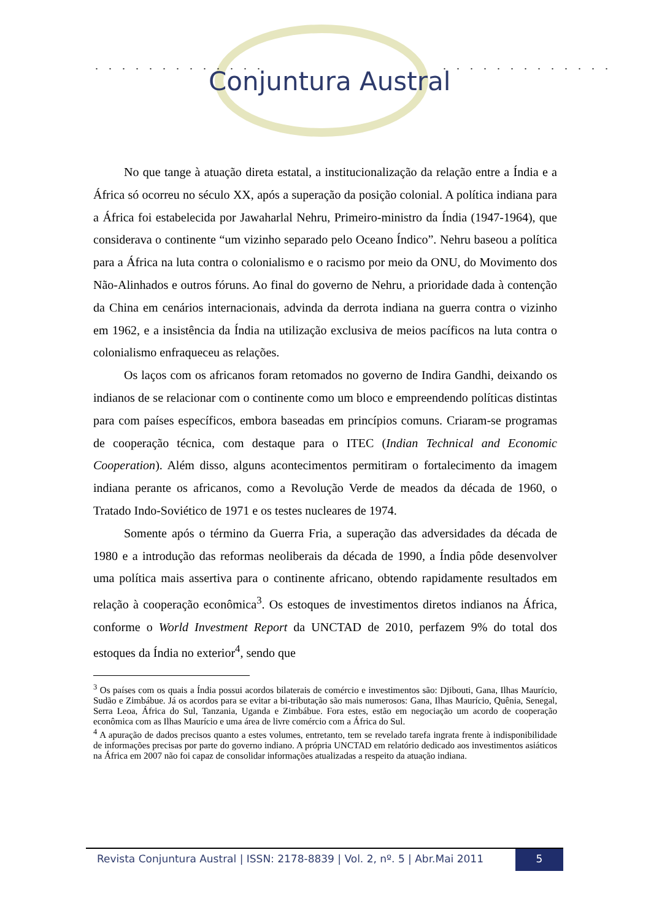. . . . . . . . . . . . . . . . . . . . . . . . . .
Conjuntura Austral
No que tange à atuação direta estatal, a institucionalização da relação entre a Índia e a África só ocorreu no século XX, após a superação da posição colonial. A política indiana para a África foi estabelecida por Jawaharlal Nehru, Primeiro-ministro da Índia (1947-1964), que considerava o continente “um vizinho separado pelo Oceano Índico”. Nehru baseou a política para a África na luta contra o colonialismo e o racismo por meio da ONU, do Movimento dos Não-Alinhados e outros fóruns. Ao final do governo de Nehru, a prioridade dada à contenção da China em cenários internacionais, advinda da derrota indiana na guerra contra o vizinho em 1962, e a insistência da Índia na utilização exclusiva de meios pacíficos na luta contra o colonialismo enfraqueceu as relações.
Os laços com os africanos foram retomados no governo de Indira Gandhi, deixando os indianos de se relacionar com o continente como um bloco e empreendendo políticas distintas para com países específicos, embora baseadas em princípios comuns. Criaram-se programas de cooperação técnica, com destaque para o ITEC (Indian Technical and Economic Cooperation). Além disso, alguns acontecimentos permitiram o fortalecimento da imagem indiana perante os africanos, como a Revolução Verde de meados da década de 1960, o Tratado Indo-Soviético de 1971 e os testes nucleares de 1974.
Somente após o término da Guerra Fria, a superação das adversidades da década de 1980 e a introdução das reformas neoliberais da década de 1990, a Índia pôde desenvolver uma política mais assertiva para o continente africano, obtendo rapidamente resultados em relação à cooperação econômica<sup>3</sup>. Os estoques de investimentos diretos indianos na África, conforme o World Investment Report da UNCTAD de 2010, perfazem 9% do total dos estoques da Índia no exterior<sup>4</sup>, sendo que
<sup>3</sup> Os países com os quais a Índia possui acordos bilaterais de comércio e investimentos são: Djibouti, Gana, Ilhas Maurício, Sudão e Zimbábue. Já os acordos para se evitar a bi-tributação são mais numerosos: Gana, Ilhas Maurício, Quênia, Senegal, Serra Leoa, África do Sul, Tanzania, Uganda e Zimbábue. Fora estes, estão em negociação um acordo de cooperação econômica com as Ilhas Maurício e uma área de livre comércio com a África do Sul.
<sup>4</sup> A apuração de dados precisos quanto a estes volumes, entretanto, tem se revelado tarefa ingrata frente à indisponibilidade de informações precisas por parte do governo indiano. A própria UNCTAD em relatório dedicado aos investimentos asiáticos na África em 2007 não foi capaz de consolidar informações atualizadas a respeito da atuação indiana.
Revista Conjuntura Austral | ISSN: 2178-8839 | Vol. 2, nº. 5 | Abr.Mai 2011
5